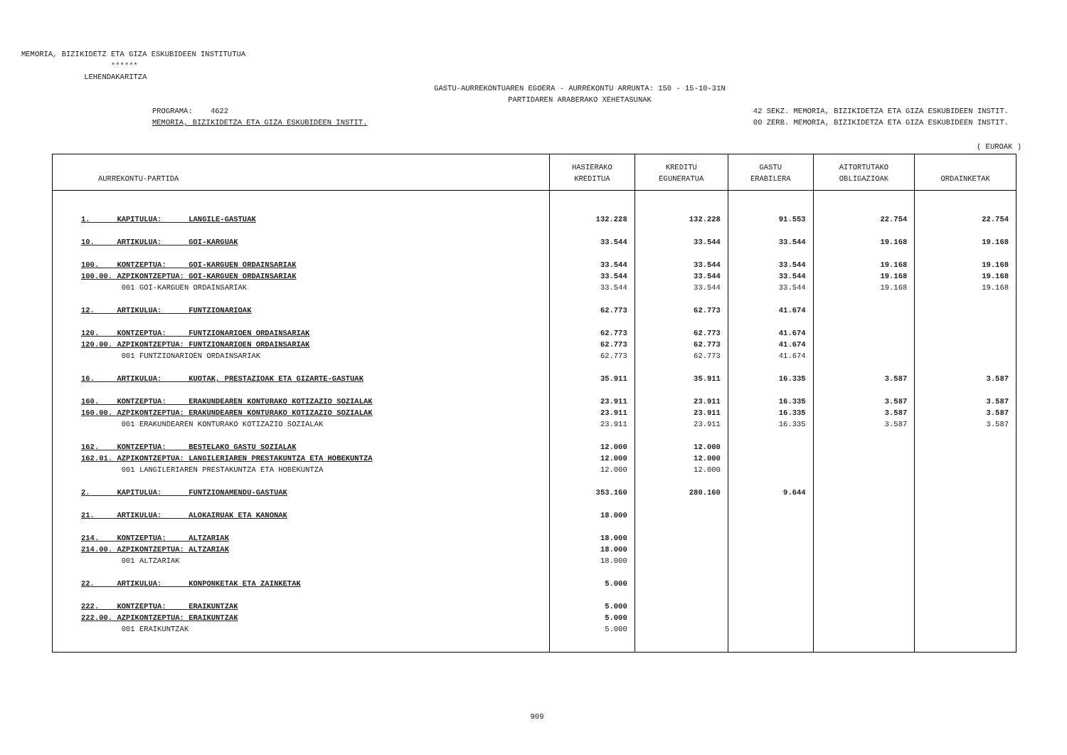MEMORIA, BIZIKIDETZ ETA GIZA ESKUBIDEEN INSTITUTUA ****** LEHENDAKARITZA
GASTU-AURREKONTUAREN EGOERA - AURREKONTU ARRUNTA: 150 - 15-10-31N PARTIDAREN ARABERAKO XEHETASUNAK
PROGRAMA: 4622 MEMORIA, BIZIKIDETZA ETA GIZA ESKUBIDEEN INSTIT. 42 SEKZ. MEMORIA, BIZIKIDETZA ETA GIZA ESKUBIDEEN INSTIT. 00 ZERB. MEMORIA, BIZIKIDETZA ETA GIZA ESKUBIDEEN INSTIT.
( EUROAK )
| AURREKONTU-PARTIDA | HASIERAKO KREDITUA | KREDITU EGUNERATUA | GASTU ERABILERA | AITORTUTAKO OBLIGAZIOAK | ORDAINKETAK |
| --- | --- | --- | --- | --- | --- |
| 1. KAPITULUA: LANGILE-GASTUAK | 132.228 | 132.228 | 91.553 | 22.754 | 22.754 |
| 10. ARTIKULUA: GOI-KARGUAK | 33.544 | 33.544 | 33.544 | 19.168 | 19.168 |
| 100. KONTZEPTUA: GOI-KARGUEN ORDAINSARIAK | 33.544 | 33.544 | 33.544 | 19.168 | 19.168 |
| 100.00. AZPIKONTZEPTUA: GOI-KARGUEN ORDAINSARIAK | 33.544 | 33.544 | 33.544 | 19.168 | 19.168 |
| 001 GOI-KARGUEN ORDAINSARIAK | 33.544 | 33.544 | 33.544 | 19.168 | 19.168 |
| 12. ARTIKULUA: FUNTZIONARIOAK | 62.773 | 62.773 | 41.674 | | |
| 120. KONTZEPTUA: FUNTZIONARIOEN ORDAINSARIAK | 62.773 | 62.773 | 41.674 | | |
| 120.00. AZPIKONTZEPTUA: FUNTZIONARIOEN ORDAINSARIAK | 62.773 | 62.773 | 41.674 | | |
| 001 FUNTZIONARIOEN ORDAINSARIAK | 62.773 | 62.773 | 41.674 | | |
| 16. ARTIKULUA: KUOTAK, PRESTAZIOAK ETA GIZARTE-GASTUAK | 35.911 | 35.911 | 16.335 | 3.587 | 3.587 |
| 160. KONTZEPTUA: ERAKUNDEAREN KONTURAKO KOTIZAZIO SOZIALAK | 23.911 | 23.911 | 16.335 | 3.587 | 3.587 |
| 160.00. AZPIKONTZEPTUA: ERAKUNDEAREN KONTURAKO KOTIZAZIO SOZIALAK | 23.911 | 23.911 | 16.335 | 3.587 | 3.587 |
| 001 ERAKUNDEAREN KONTURAKO KOTIZAZIO SOZIALAK | 23.911 | 23.911 | 16.335 | 3.587 | 3.587 |
| 162. KONTZEPTUA: BESTELAKO GASTU SOZIALAK | 12.000 | 12.000 | | | |
| 162.01. AZPIKONTZEPTUA: LANGILERIAREN PRESTAKUNTZA ETA HOBEKUNTZA | 12.000 | 12.000 | | | |
| 001 LANGILERIAREN PRESTAKUNTZA ETA HOBEKUNTZA | 12.000 | 12.000 | | | |
| 2. KAPITULUA: FUNTZIONAMENDU-GASTUAK | 353.160 | 280.160 | 9.644 | | |
| 21. ARTIKULUA: ALOKAIRUAK ETA KANONAK | 18.000 | | | | |
| 214. KONTZEPTUA: ALTZARIAK | 18.000 | | | | |
| 214.00. AZPIKONTZEPTUA: ALTZARIAK | 18.000 | | | | |
| 001 ALTZARIAK | 18.000 | | | | |
| 22. ARTIKULUA: KONPONKETAK ETA ZAINKETAK | 5.000 | | | | |
| 222. KONTZEPTUA: ERAIKUNTZAK | 5.000 | | | | |
| 222.00. AZPIKONTZEPTUA: ERAIKUNTZAK | 5.000 | | | | |
| 001 ERAIKUNTZAK | 5.000 | | | | |
909